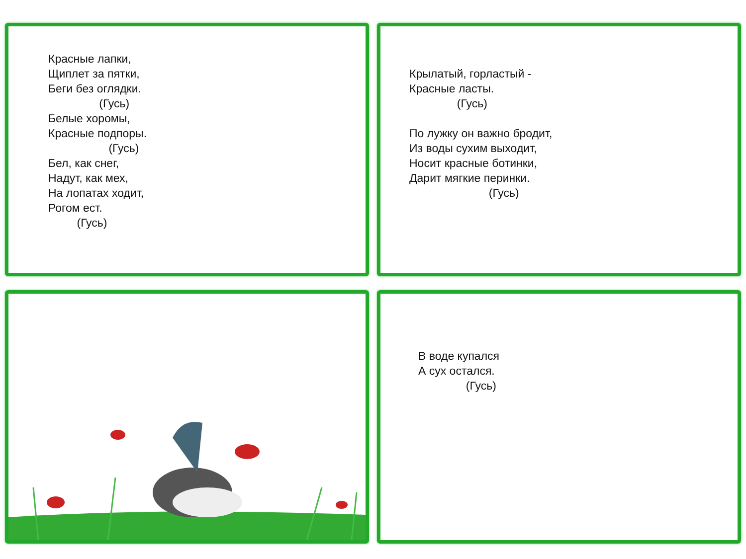Красные лапки, Щиплет за пятки, Беги без оглядки. (Гусь) Белые хоромы, Красные подпоры. (Гусь) Бел, как снег, Надут, как мех, На лопатах ходит, Рогом ест. (Гусь)
Крылатый, горластый - Красные ласты. (Гусь) По лужку он важно бродит, Из воды сухим выходит, Носит красные ботинки, Дарит мягкие перинки. (Гусь)
В воде купался А сух остался. (Гусь)